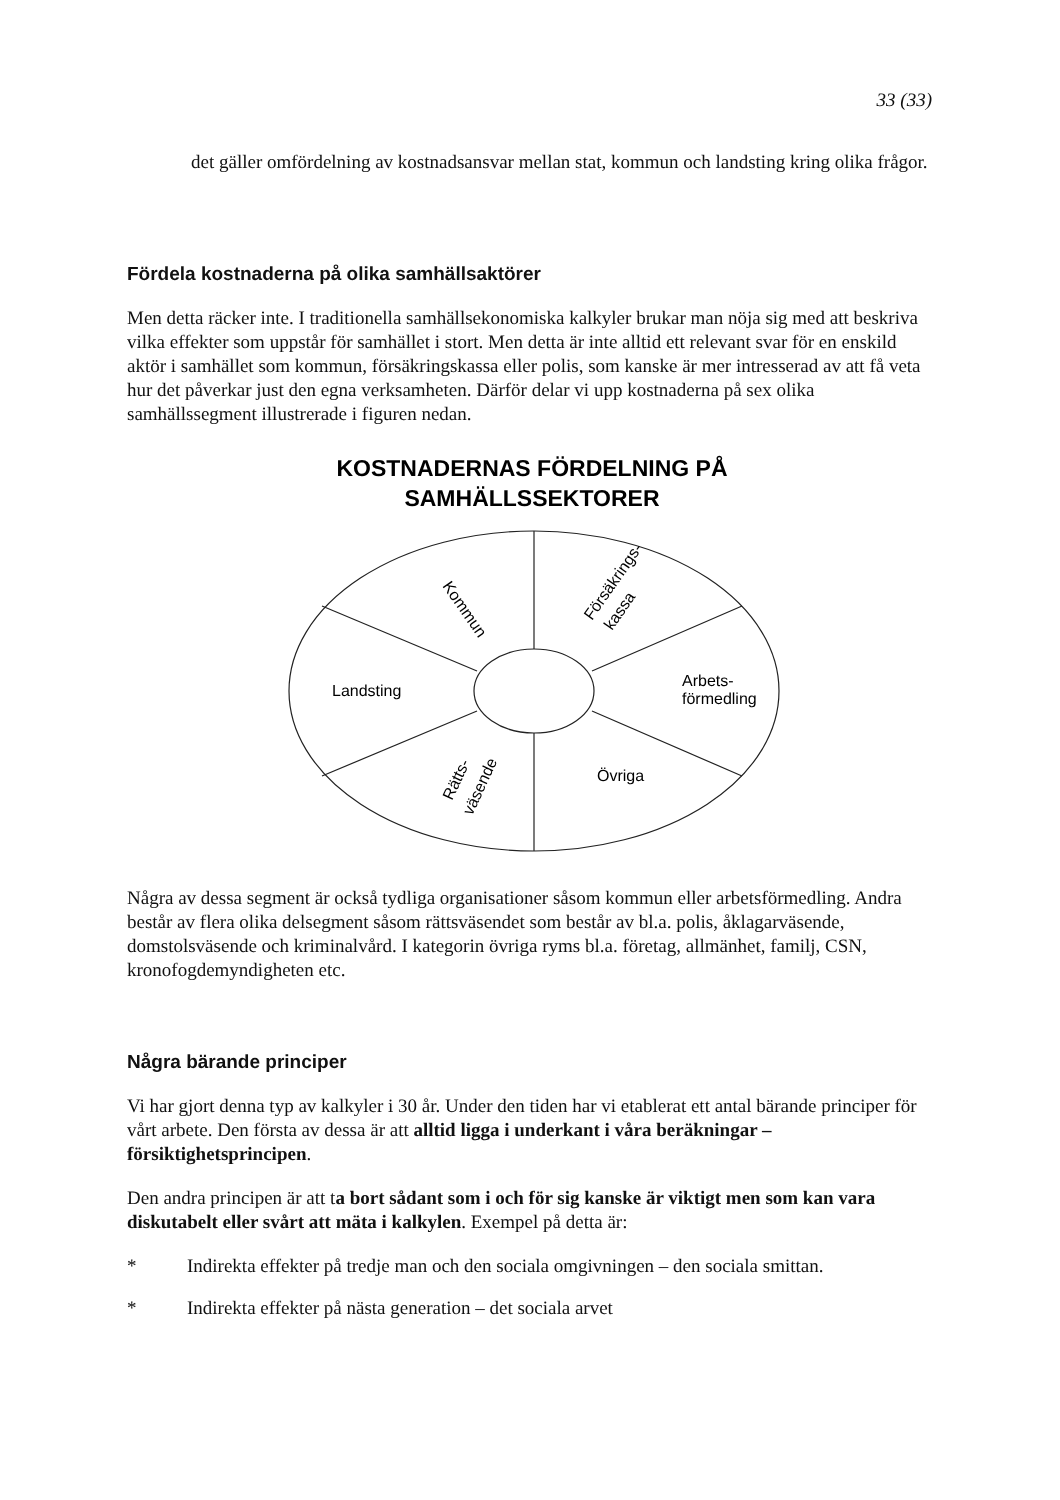33 (33)
det gäller omfördelning av kostnadsansvar mellan stat, kommun och landsting kring olika frågor.
Fördela kostnaderna på olika samhällsaktörer
Men detta räcker inte. I traditionella samhällsekonomiska kalkyler brukar man nöja sig med att beskriva vilka effekter som uppstår för samhället i stort. Men detta är inte alltid ett relevant svar för en enskild aktör i samhället som kommun, försäkringskassa eller polis, som kanske är mer intresserad av att få veta hur det påverkar just den egna verksamheten. Därför delar vi upp kostnaderna på sex olika samhällssegment illustrerade i figuren nedan.
KOSTNADERNAS FÖRDELNING PÅ
SAMHÄLLSSEKTORER
Kommun
Försäkrings-
kassa
Landsting
Arbets-
förmedling
Övriga
Rätts-
väsende
Några av dessa segment är också tydliga organisationer såsom kommun eller arbetsförmedling. Andra består av flera olika delsegment såsom rättsväsendet som består av bl.a. polis, åklagarväsende, domstolsväsende och kriminalvård. I kategorin övriga ryms bl.a. företag, allmänhet, familj, CSN, kronofogdemyndigheten etc.
Några bärande principer
Vi har gjort denna typ av kalkyler i 30 år. Under den tiden har vi etablerat ett antal bärande principer för vårt arbete. Den första av dessa är att alltid ligga i underkant i våra beräkningar – försiktighetsprincipen.
Den andra principen är att ta bort sådant som i och för sig kanske är viktigt men som kan vara diskutabelt eller svårt att mäta i kalkylen. Exempel på detta är:
* Indirekta effekter på tredje man och den sociala omgivningen – den sociala smittan.
* Indirekta effekter på nästa generation – det sociala arvet